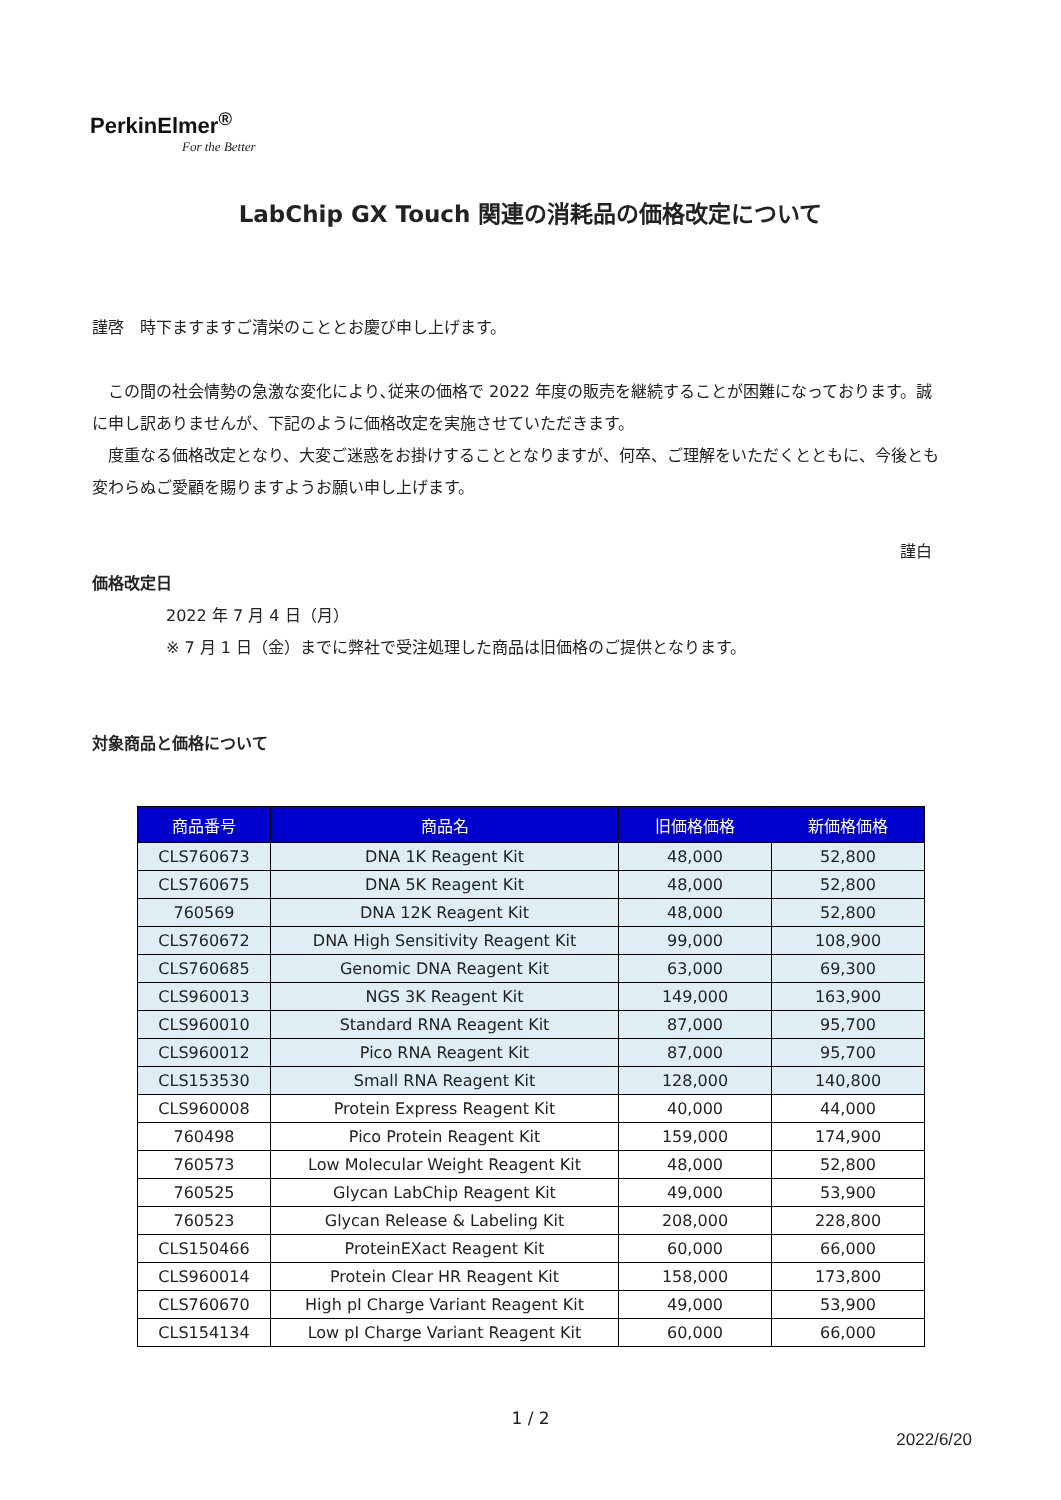PerkinElmer<sup>®</sup>
For the Better
LabChip GX Touch 関連の消耗品の価格改定について
謹啓　時下ますますご清栄のこととお慶び申し上げます。
　この間の社会情勢の急激な変化により､従来の価格で 2022 年度の販売を継続することが困難になっております。誠に申し訳ありませんが、下記のように価格改定を実施させていただきます。
　度重なる価格改定となり、大変ご迷惑をお掛けすることとなりますが、何卒、ご理解をいただくとともに、今後とも変わらぬご愛顧を賜りますようお願い申し上げます。
謹白
価格改定日
2022 年 7 月 4 日（月）
※ 7 月 1 日（金）までに弊社で受注処理した商品は旧価格のご提供となります。
対象商品と価格について
| 商品番号 | 商品名 | 旧価格価格 | 新価格価格 |
| --- | --- | --- | --- |
| CLS760673 | DNA 1K Reagent Kit | 48,000 | 52,800 |
| CLS760675 | DNA 5K Reagent Kit | 48,000 | 52,800 |
| 760569 | DNA 12K Reagent Kit | 48,000 | 52,800 |
| CLS760672 | DNA High Sensitivity Reagent Kit | 99,000 | 108,900 |
| CLS760685 | Genomic DNA Reagent Kit | 63,000 | 69,300 |
| CLS960013 | NGS 3K Reagent Kit | 149,000 | 163,900 |
| CLS960010 | Standard RNA Reagent Kit | 87,000 | 95,700 |
| CLS960012 | Pico RNA Reagent Kit | 87,000 | 95,700 |
| CLS153530 | Small RNA Reagent Kit | 128,000 | 140,800 |
| CLS960008 | Protein Express Reagent Kit | 40,000 | 44,000 |
| 760498 | Pico Protein Reagent Kit | 159,000 | 174,900 |
| 760573 | Low Molecular Weight Reagent Kit | 48,000 | 52,800 |
| 760525 | Glycan LabChip Reagent Kit | 49,000 | 53,900 |
| 760523 | Glycan Release & Labeling Kit | 208,000 | 228,800 |
| CLS150466 | ProteinEXact Reagent Kit | 60,000 | 66,000 |
| CLS960014 | Protein Clear HR Reagent Kit | 158,000 | 173,800 |
| CLS760670 | High pI Charge Variant Reagent Kit | 49,000 | 53,900 |
| CLS154134 | Low pI Charge Variant Reagent Kit | 60,000 | 66,000 |
1 / 2
2022/6/20